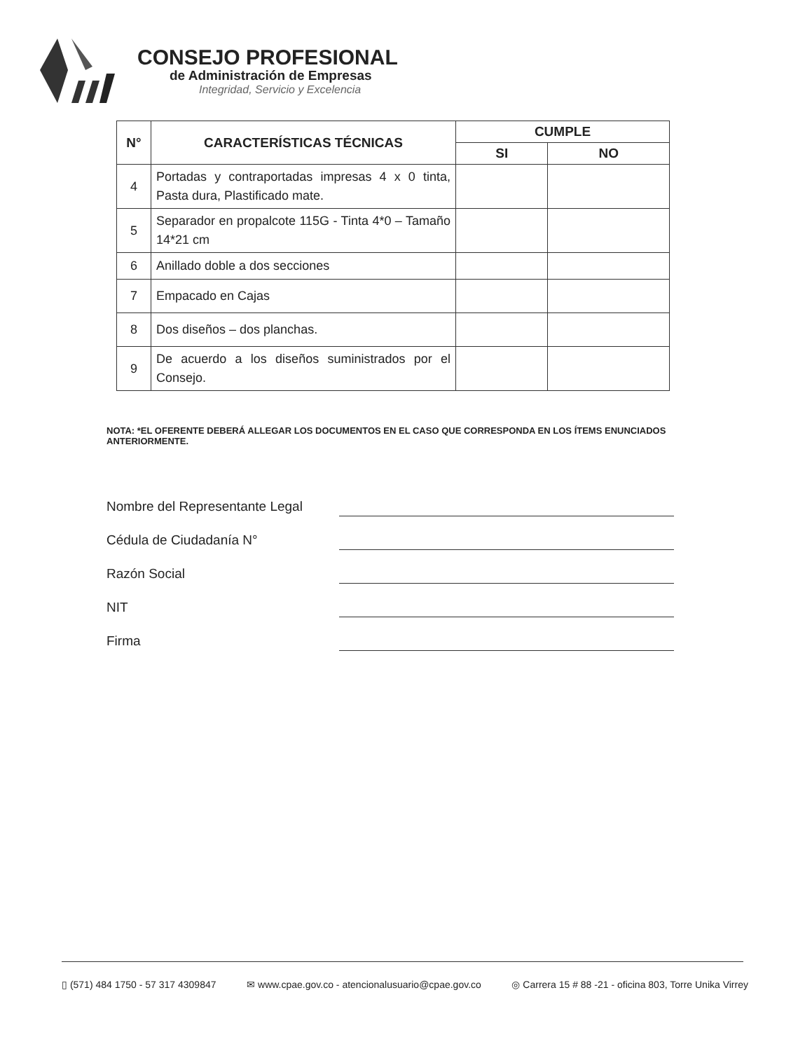CONSEJO PROFESIONAL
de Administración de Empresas
Integridad, Servicio y Excelencia
| N° | CARACTERÍSTICAS TÉCNICAS | CUMPLE | |
| --- | --- | --- | --- |
| | | SI | NO |
| 4 | Portadas y contraportadas impresas 4 x 0 tinta, Pasta dura, Plastificado mate. | | |
| 5 | Separador en propalcote 115G - Tinta 4*0 – Tamaño 14*21 cm | | |
| 6 | Anillado doble a dos secciones | | |
| 7 | Empacado en Cajas | | |
| 8 | Dos diseños – dos planchas. | | |
| 9 | De acuerdo a los diseños suministrados por el Consejo. | | |
NOTA: *EL OFERENTE DEBERÁ ALLEGAR LOS DOCUMENTOS EN EL CASO QUE CORRESPONDA EN LOS ÍTEMS ENUNCIADOS ANTERIORMENTE.
Nombre del Representante Legal
Cédula de Ciudadanía N°
Razón Social
NIT
Firma
▯ (571) 484 1750 - 57 317 4309847 ✉ www.cpae.gov.co - atencionalusuario@cpae.gov.co ◎ Carrera 15 # 88 -21 - oficina 803, Torre Unika Virrey